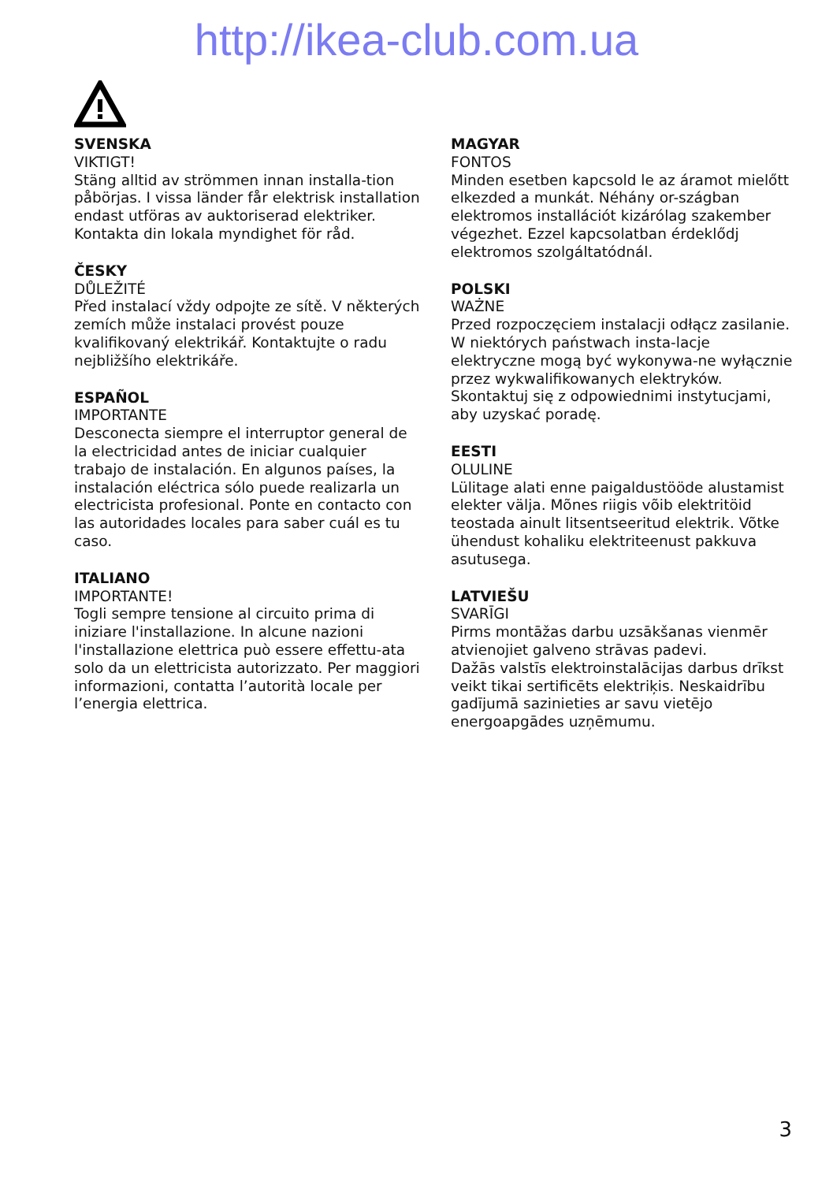http://ikea-club.com.ua
SVENSKA
VIKTIGT!
Stäng alltid av strömmen innan installa-tion påbörjas. I vissa länder får elektrisk installation endast utföras av auktoriserad elektriker. Kontakta din lokala myndighet för råd.
ČESKY
DŮLEŽITÉ
Před instalací vždy odpojte ze sítě. V některých zemích může instalaci provést pouze kvalifikovaný elektrikář. Kontaktujte o radu nejbližšího elektrikáře.
ESPAÑOL
IMPORTANTE
Desconecta siempre el interruptor general de la electricidad antes de iniciar cualquier trabajo de instalación. En algunos países, la instalación eléctrica sólo puede realizarla un electricista profesional. Ponte en contacto con las autoridades locales para saber cuál es tu caso.
ITALIANO
IMPORTANTE!
Togli sempre tensione al circuito prima di iniziare l'installazione. In alcune nazioni l'installazione elettrica può essere effettu-ata solo da un elettricista autorizzato. Per maggiori informazioni, contatta l’autorità locale per l’energia elettrica.
MAGYAR
FONTOS
Minden esetben kapcsold le az áramot mielőtt elkezded a munkát. Néhány or-szágban elektromos installációt kizárólag szakember végezhet. Ezzel kapcsolatban érdeklődj elektromos szolgáltatódnál.
POLSKI
WAŻNE
Przed rozpoczęciem instalacji odłącz zasilanie. W niektórych państwach insta-lacje elektryczne mogą być wykonywa-ne wyłącznie przez wykwalifikowanych elektryków. Skontaktuj się z odpowiednimi instytucjami, aby uzyskać poradę.
EESTI
OLULINE
Lülitage alati enne paigaldustööde alustamist elekter välja. Mõnes riigis võib elektritöid teostada ainult litsentseeritud elektrik. Võtke ühendust kohaliku elektriteenust pakkuva asutusega.
LATVIEŠU
SVARĪGI
Pirms montāžas darbu uzsākšanas vienmēr atvienojiet galveno strāvas padevi.
Dažās valstīs elektroinstalācijas darbus drīkst veikt tikai sertificēts elektriķis. Neskaidrību gadījumā sazinieties ar savu vietējo energoapgādes uzņēmumu.
3